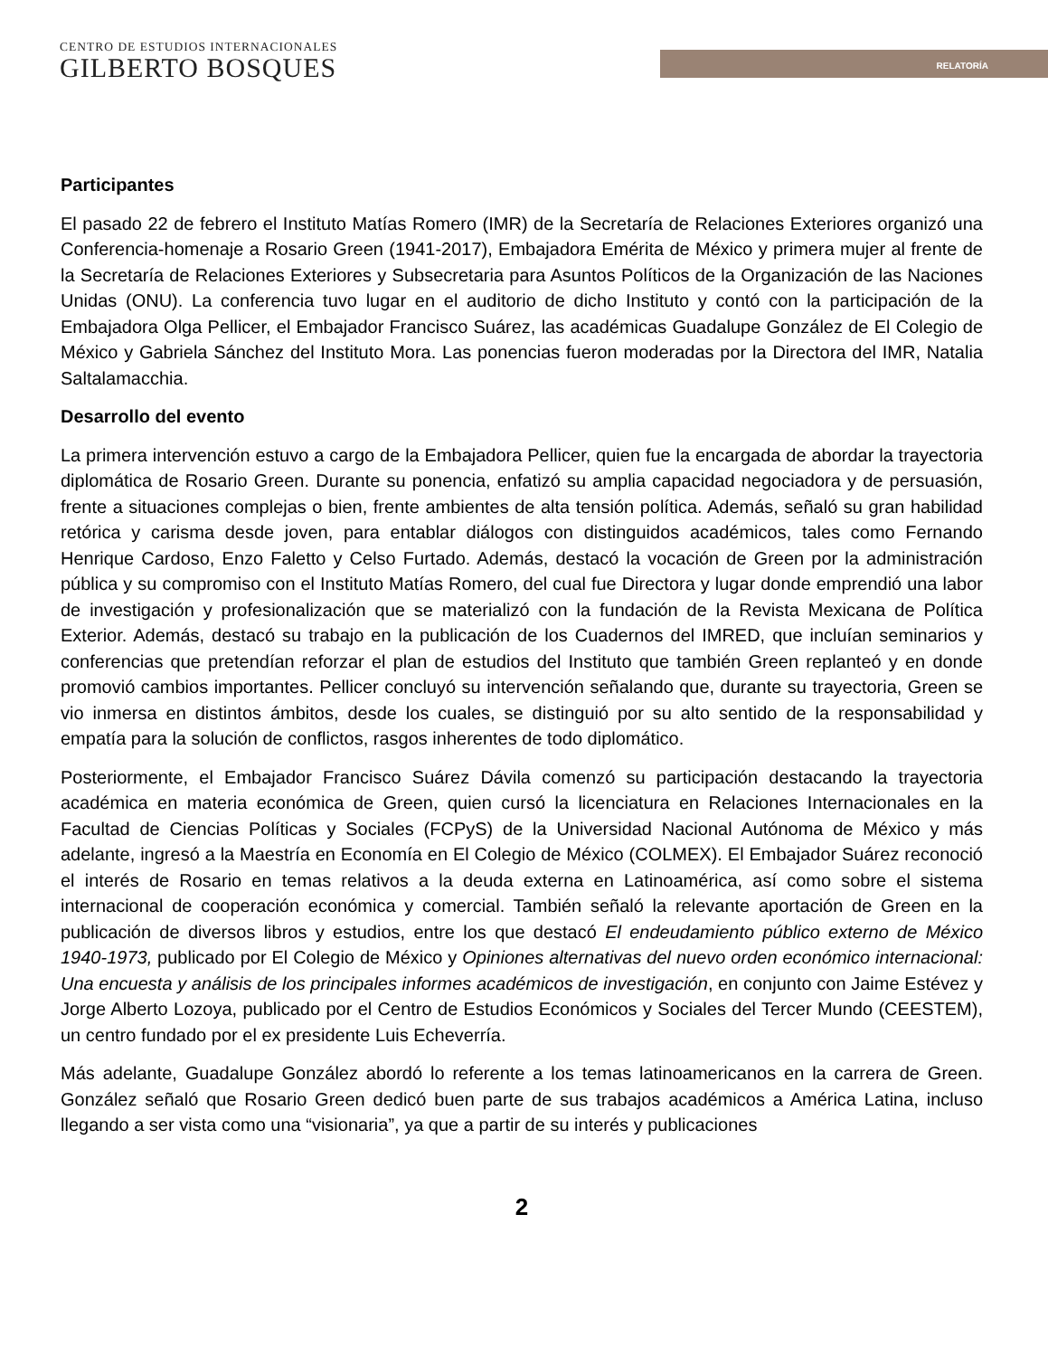CENTRO DE ESTUDIOS INTERNACIONALES
GILBERTO BOSQUES
RELATORÍA
Participantes
El pasado 22 de febrero el Instituto Matías Romero (IMR) de la Secretaría de Relaciones Exteriores organizó una Conferencia-homenaje a Rosario Green (1941-2017), Embajadora Emérita de México y primera mujer al frente de la Secretaría de Relaciones Exteriores y Subsecretaria para Asuntos Políticos de la Organización de las Naciones Unidas (ONU). La conferencia tuvo lugar en el auditorio de dicho Instituto y contó con la participación de la Embajadora Olga Pellicer, el Embajador Francisco Suárez, las académicas Guadalupe González de El Colegio de México y Gabriela Sánchez del Instituto Mora. Las ponencias fueron moderadas por la Directora del IMR, Natalia Saltalamacchia.
Desarrollo del evento
La primera intervención estuvo a cargo de la Embajadora Pellicer, quien fue la encargada de abordar la trayectoria diplomática de Rosario Green. Durante su ponencia, enfatizó su amplia capacidad negociadora y de persuasión, frente a situaciones complejas o bien, frente ambientes de alta tensión política. Además, señaló su gran habilidad retórica y carisma desde joven, para entablar diálogos con distinguidos académicos, tales como Fernando Henrique Cardoso, Enzo Faletto y Celso Furtado. Además, destacó la vocación de Green por la administración pública y su compromiso con el Instituto Matías Romero, del cual fue Directora y lugar donde emprendió una labor de investigación y profesionalización que se materializó con la fundación de la Revista Mexicana de Política Exterior. Además, destacó su trabajo en la publicación de los Cuadernos del IMRED, que incluían seminarios y conferencias que pretendían reforzar el plan de estudios del Instituto que también Green replanteó y en donde promovió cambios importantes. Pellicer concluyó su intervención señalando que, durante su trayectoria, Green se vio inmersa en distintos ámbitos, desde los cuales, se distinguió por su alto sentido de la responsabilidad y empatía para la solución de conflictos, rasgos inherentes de todo diplomático.
Posteriormente, el Embajador Francisco Suárez Dávila comenzó su participación destacando la trayectoria académica en materia económica de Green, quien cursó la licenciatura en Relaciones Internacionales en la Facultad de Ciencias Políticas y Sociales (FCPyS) de la Universidad Nacional Autónoma de México y más adelante, ingresó a la Maestría en Economía en El Colegio de México (COLMEX). El Embajador Suárez reconoció el interés de Rosario en temas relativos a la deuda externa en Latinoamérica, así como sobre el sistema internacional de cooperación económica y comercial. También señaló la relevante aportación de Green en la publicación de diversos libros y estudios, entre los que destacó El endeudamiento público externo de México 1940-1973, publicado por El Colegio de México y Opiniones alternativas del nuevo orden económico internacional: Una encuesta y análisis de los principales informes académicos de investigación, en conjunto con Jaime Estévez y Jorge Alberto Lozoya, publicado por el Centro de Estudios Económicos y Sociales del Tercer Mundo (CEESTEM), un centro fundado por el ex presidente Luis Echeverría.
Más adelante, Guadalupe González abordó lo referente a los temas latinoamericanos en la carrera de Green. González señaló que Rosario Green dedicó buen parte de sus trabajos académicos a América Latina, incluso llegando a ser vista como una “visionaria”, ya que a partir de su interés y publicaciones
2